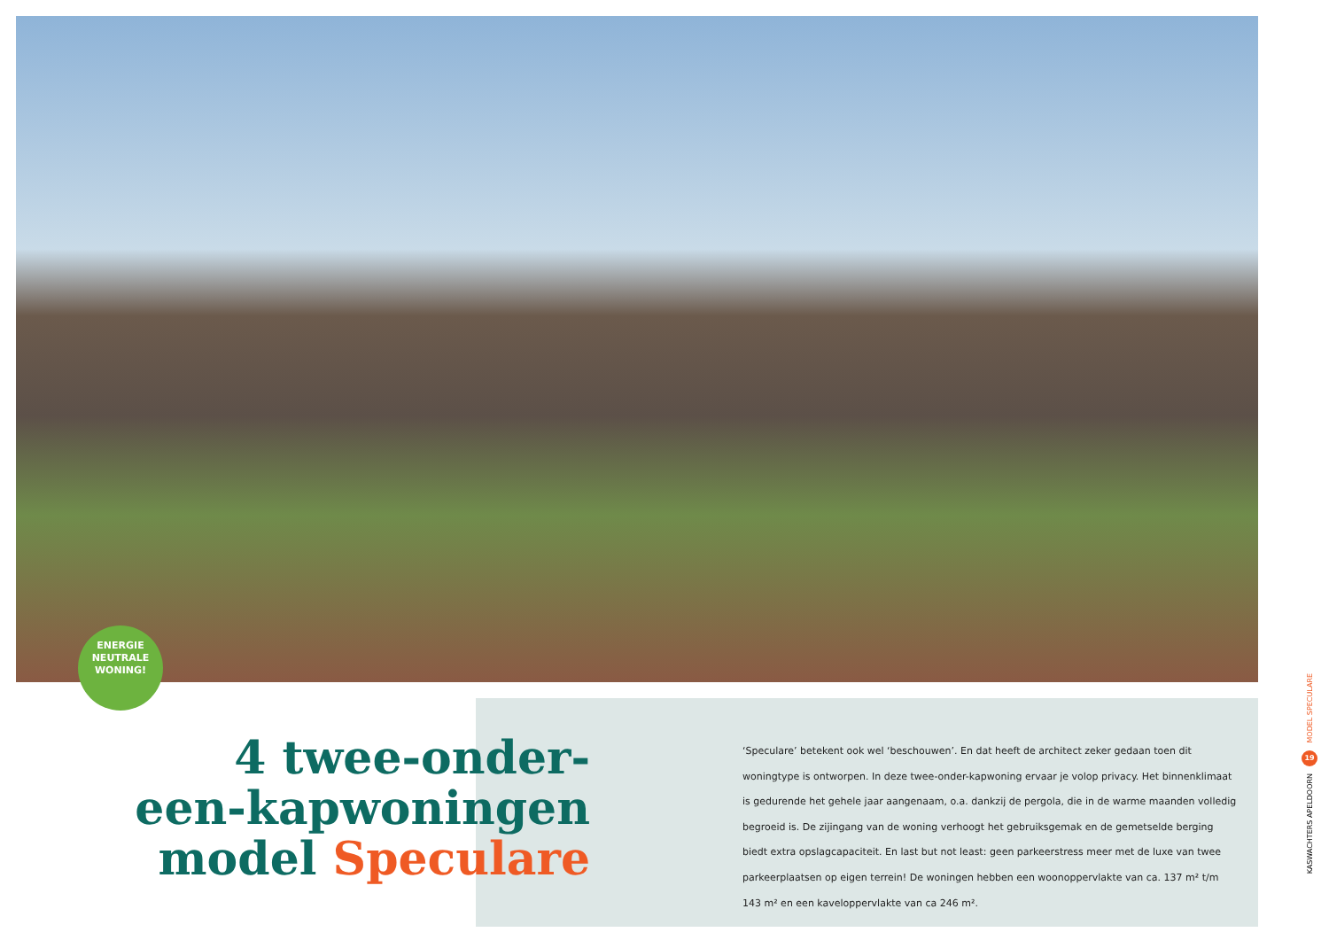ENERGIE
NEUTRALE
WONING!
4 twee-onder-
een-kapwoningen
model Speculare
‘Speculare’ betekent ook wel ‘beschouwen’. En dat heeft de architect zeker gedaan toen dit woningtype is ontworpen. In deze twee-onder-kapwoning ervaar je volop privacy. Het binnenklimaat is gedurende het gehele jaar aangenaam, o.a. dankzij de pergola, die in de warme maanden volledig begroeid is. De zijingang van de woning verhoogt het gebruiksgemak en de gemetselde berging biedt extra opslagcapaciteit. En last but not least: geen parkeerstress meer met de luxe van twee parkeerplaatsen op eigen terrein! De woningen hebben een woonoppervlakte van ca. 137 m² t/m 143 m² en een kaveloppervlakte van ca 246 m².
MODEL SPECULARE
19
KASWACHTERS APELDOORN